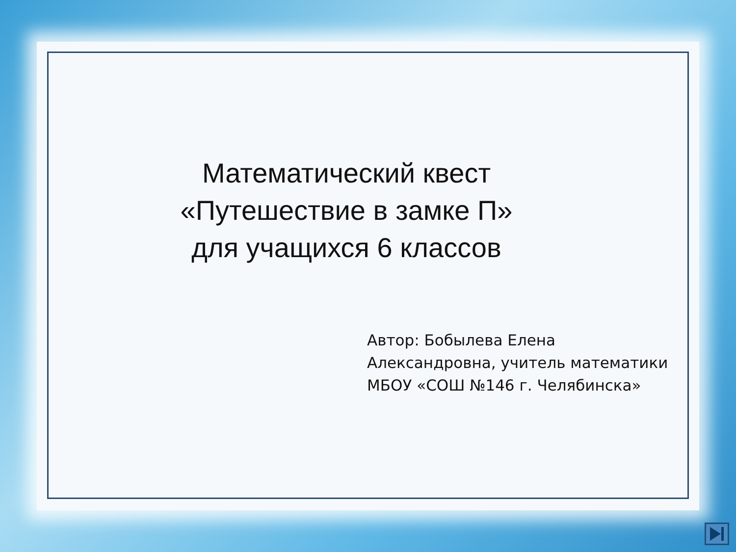Математический квест
«Путешествие в замке П»
для учащихся 6 классов
Автор: Бобылева Елена
Александровна, учитель математики
МБОУ «СОШ №146 г. Челябинска»